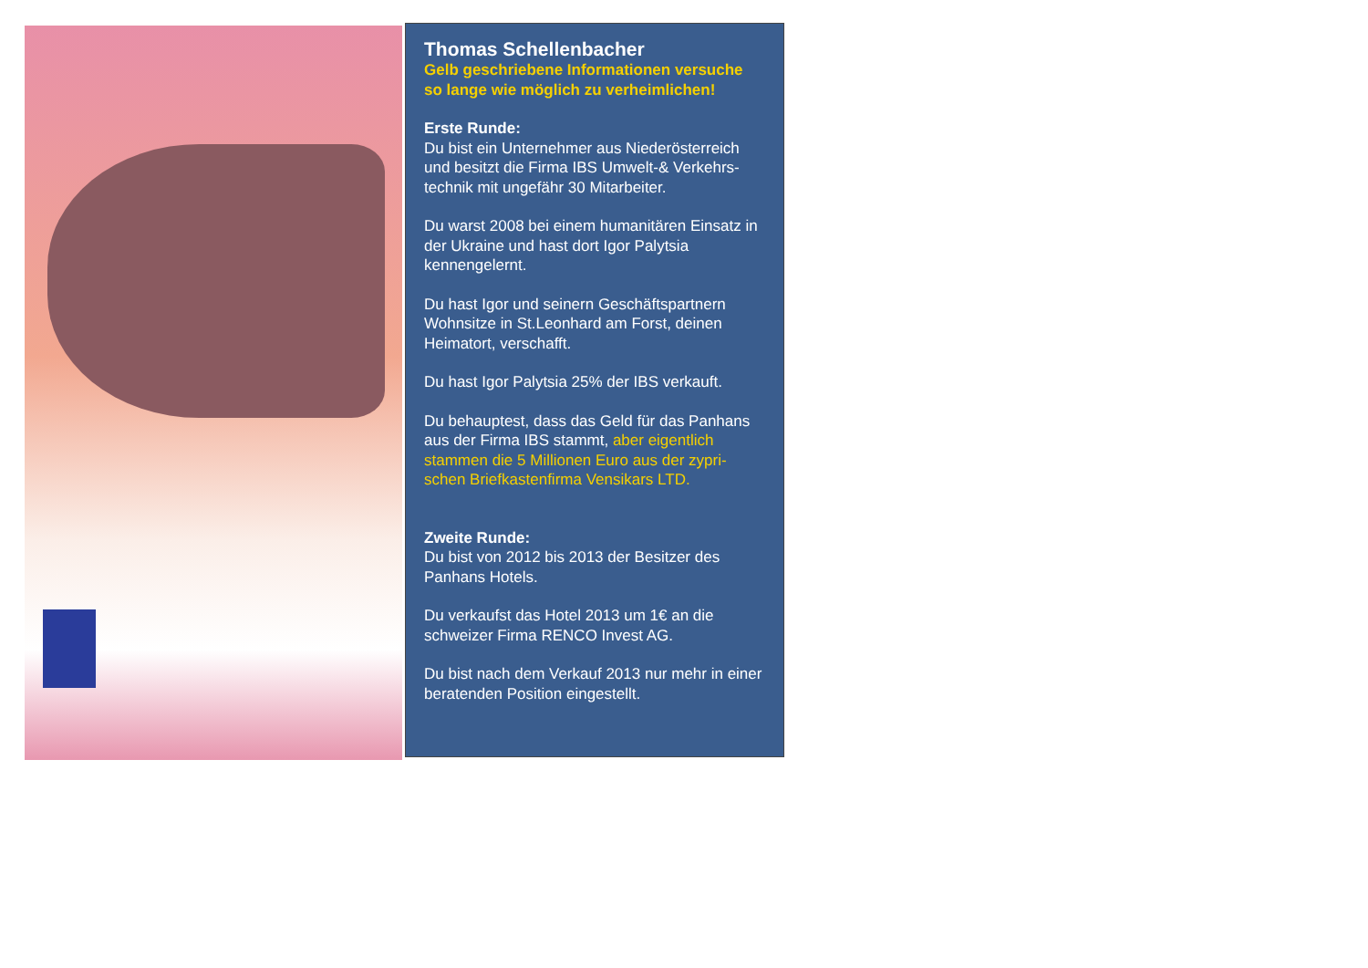Thomas Schellenbacher
Gelb geschriebene Informationen versuche so lange wie möglich zu verheimlichen!
Erste Runde:
Du bist ein Unternehmer aus Niederösterreich und besitzt die Firma IBS Umwelt-& Verkehrs-technik mit ungefähr 30 Mitarbeiter.
Du warst 2008 bei einem humanitären Einsatz in der Ukraine und hast dort Igor Palytsia kennengelernt.
Du hast Igor und seinern Geschäftspartnern Wohnsitze in St.Leonhard am Forst, deinen Heimatort, verschafft.
Du hast Igor Palytsia 25% der IBS verkauft.
Du behauptest, dass das Geld für das Panhans aus der Firma IBS stammt, aber eigentlich stammen die 5 Millionen Euro aus der zypri-schen Briefkastenfirma Vensikars LTD.
Zweite Runde:
Du bist von 2012 bis 2013 der Besitzer des Panhans Hotels.
Du verkaufst das Hotel 2013 um 1€ an die schweizer Firma RENCO Invest AG.
Du bist nach dem Verkauf 2013 nur mehr in einer beratenden Position eingestellt.